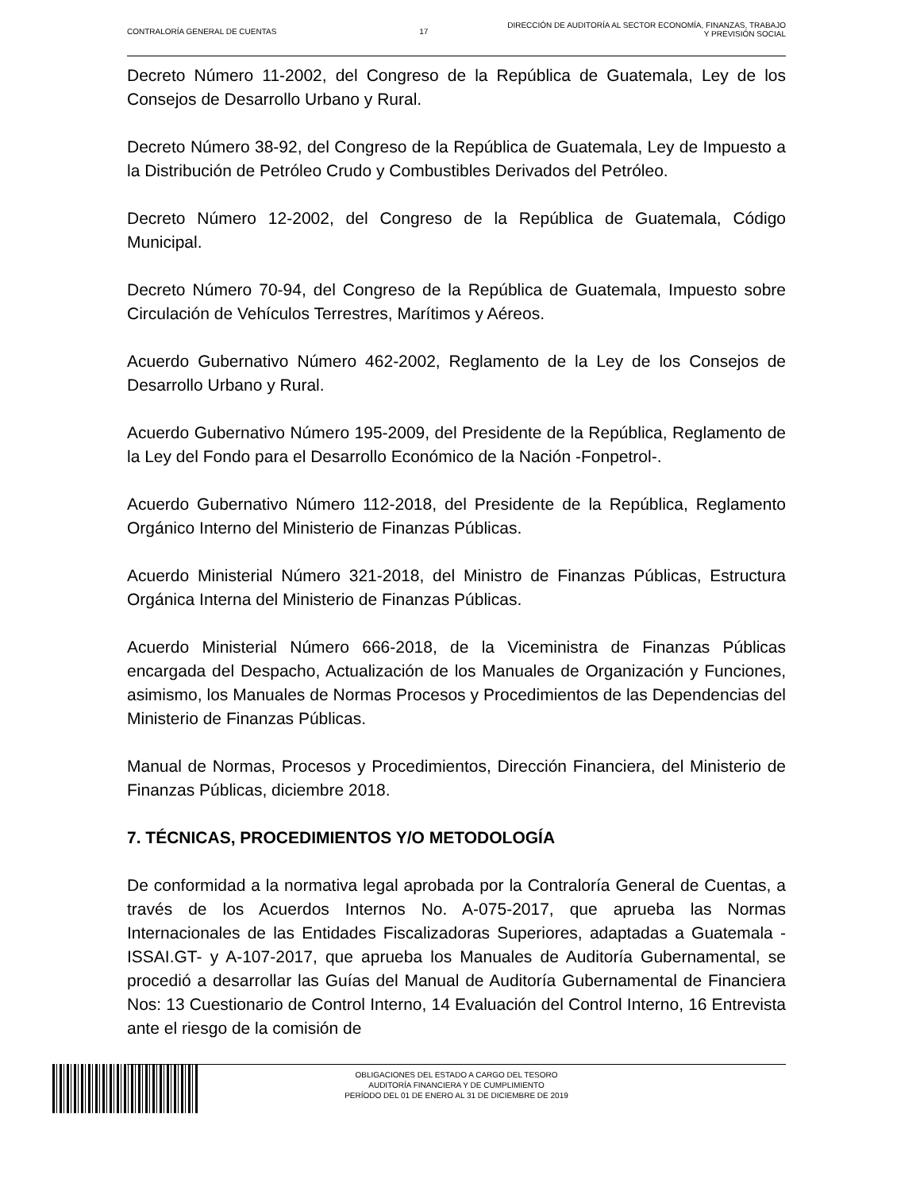CONTRALORÍA GENERAL DE CUENTAS 17
DIRECCIÓN DE AUDITORÍA AL SECTOR ECONOMÍA, FINANZAS, TRABAJO
Y PREVISIÓN SOCIAL
Decreto Número 11-2002, del Congreso de la República de Guatemala, Ley de los Consejos de Desarrollo Urbano y Rural.
Decreto Número 38-92, del Congreso de la República de Guatemala, Ley de Impuesto a la Distribución de Petróleo Crudo y Combustibles Derivados del Petróleo.
Decreto Número 12-2002, del Congreso de la República de Guatemala, Código Municipal.
Decreto Número 70-94, del Congreso de la República de Guatemala, Impuesto sobre Circulación de Vehículos Terrestres, Marítimos y Aéreos.
Acuerdo Gubernativo Número 462-2002, Reglamento de la Ley de los Consejos de Desarrollo Urbano y Rural.
Acuerdo Gubernativo Número 195-2009, del Presidente de la República, Reglamento de la Ley del Fondo para el Desarrollo Económico de la Nación -Fonpetrol-.
Acuerdo Gubernativo Número 112-2018, del Presidente de la República, Reglamento Orgánico Interno del Ministerio de Finanzas Públicas.
Acuerdo Ministerial Número 321-2018, del Ministro de Finanzas Públicas, Estructura Orgánica Interna del Ministerio de Finanzas Públicas.
Acuerdo Ministerial Número 666-2018, de la Viceministra de Finanzas Públicas encargada del Despacho, Actualización de los Manuales de Organización y Funciones, asimismo, los Manuales de Normas Procesos y Procedimientos de las Dependencias del Ministerio de Finanzas Públicas.
Manual de Normas, Procesos y Procedimientos, Dirección Financiera, del Ministerio de Finanzas Públicas, diciembre 2018.
7. TÉCNICAS, PROCEDIMIENTOS Y/O METODOLOGÍA
De conformidad a la normativa legal aprobada por la Contraloría General de Cuentas, a través de los Acuerdos Internos No. A-075-2017, que aprueba las Normas Internacionales de las Entidades Fiscalizadoras Superiores, adaptadas a Guatemala -ISSAI.GT- y A-107-2017, que aprueba los Manuales de Auditoría Gubernamental, se procedió a desarrollar las Guías del Manual de Auditoría Gubernamental de Financiera Nos: 13 Cuestionario de Control Interno, 14 Evaluación del Control Interno, 16 Entrevista ante el riesgo de la comisión de
OBLIGACIONES DEL ESTADO A CARGO DEL TESORO
AUDITORÍA FINANCIERA Y DE CUMPLIMIENTO
PERÍODO DEL 01 DE ENERO AL 31 DE DICIEMBRE DE 2019